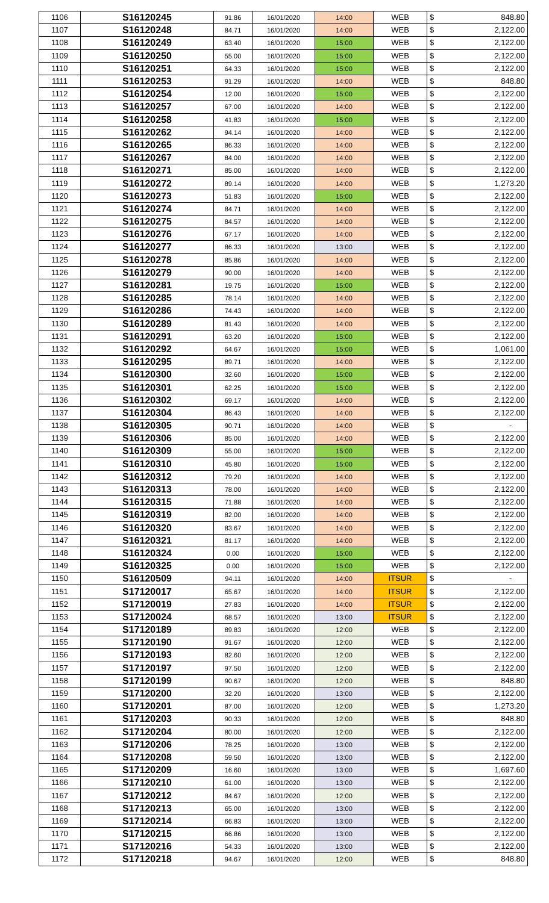| 1106 | S16120245 | 91.86 | 16/01/2020 | 14:00 | WEB | $ | 848.80 |
| 1107 | S16120248 | 84.71 | 16/01/2020 | 14:00 | WEB | $ | 2,122.00 |
| 1108 | S16120249 | 63.40 | 16/01/2020 | 15:00 | WEB | $ | 2,122.00 |
| 1109 | S16120250 | 55.00 | 16/01/2020 | 15:00 | WEB | $ | 2,122.00 |
| 1110 | S16120251 | 64.33 | 16/01/2020 | 15:00 | WEB | $ | 2,122.00 |
| 1111 | S16120253 | 91.29 | 16/01/2020 | 14:00 | WEB | $ | 848.80 |
| 1112 | S16120254 | 12.00 | 16/01/2020 | 15:00 | WEB | $ | 2,122.00 |
| 1113 | S16120257 | 67.00 | 16/01/2020 | 14:00 | WEB | $ | 2,122.00 |
| 1114 | S16120258 | 41.83 | 16/01/2020 | 15:00 | WEB | $ | 2,122.00 |
| 1115 | S16120262 | 94.14 | 16/01/2020 | 14:00 | WEB | $ | 2,122.00 |
| 1116 | S16120265 | 86.33 | 16/01/2020 | 14:00 | WEB | $ | 2,122.00 |
| 1117 | S16120267 | 84.00 | 16/01/2020 | 14:00 | WEB | $ | 2,122.00 |
| 1118 | S16120271 | 85.00 | 16/01/2020 | 14:00 | WEB | $ | 2,122.00 |
| 1119 | S16120272 | 89.14 | 16/01/2020 | 14:00 | WEB | $ | 1,273.20 |
| 1120 | S16120273 | 51.83 | 16/01/2020 | 15:00 | WEB | $ | 2,122.00 |
| 1121 | S16120274 | 84.71 | 16/01/2020 | 14:00 | WEB | $ | 2,122.00 |
| 1122 | S16120275 | 84.57 | 16/01/2020 | 14:00 | WEB | $ | 2,122.00 |
| 1123 | S16120276 | 67.17 | 16/01/2020 | 14:00 | WEB | $ | 2,122.00 |
| 1124 | S16120277 | 86.33 | 16/01/2020 | 13:00 | WEB | $ | 2,122.00 |
| 1125 | S16120278 | 85.86 | 16/01/2020 | 14:00 | WEB | $ | 2,122.00 |
| 1126 | S16120279 | 90.00 | 16/01/2020 | 14:00 | WEB | $ | 2,122.00 |
| 1127 | S16120281 | 19.75 | 16/01/2020 | 15:00 | WEB | $ | 2,122.00 |
| 1128 | S16120285 | 78.14 | 16/01/2020 | 14:00 | WEB | $ | 2,122.00 |
| 1129 | S16120286 | 74.43 | 16/01/2020 | 14:00 | WEB | $ | 2,122.00 |
| 1130 | S16120289 | 81.43 | 16/01/2020 | 14:00 | WEB | $ | 2,122.00 |
| 1131 | S16120291 | 63.20 | 16/01/2020 | 15:00 | WEB | $ | 2,122.00 |
| 1132 | S16120292 | 64.67 | 16/01/2020 | 15:00 | WEB | $ | 1,061.00 |
| 1133 | S16120295 | 89.71 | 16/01/2020 | 14:00 | WEB | $ | 2,122.00 |
| 1134 | S16120300 | 32.60 | 16/01/2020 | 15:00 | WEB | $ | 2,122.00 |
| 1135 | S16120301 | 62.25 | 16/01/2020 | 15:00 | WEB | $ | 2,122.00 |
| 1136 | S16120302 | 69.17 | 16/01/2020 | 14:00 | WEB | $ | 2,122.00 |
| 1137 | S16120304 | 86.43 | 16/01/2020 | 14:00 | WEB | $ | 2,122.00 |
| 1138 | S16120305 | 90.71 | 16/01/2020 | 14:00 | WEB | $ | - |
| 1139 | S16120306 | 85.00 | 16/01/2020 | 14:00 | WEB | $ | 2,122.00 |
| 1140 | S16120309 | 55.00 | 16/01/2020 | 15:00 | WEB | $ | 2,122.00 |
| 1141 | S16120310 | 45.80 | 16/01/2020 | 15:00 | WEB | $ | 2,122.00 |
| 1142 | S16120312 | 79.20 | 16/01/2020 | 14:00 | WEB | $ | 2,122.00 |
| 1143 | S16120313 | 78.00 | 16/01/2020 | 14:00 | WEB | $ | 2,122.00 |
| 1144 | S16120315 | 71.88 | 16/01/2020 | 14:00 | WEB | $ | 2,122.00 |
| 1145 | S16120319 | 82.00 | 16/01/2020 | 14:00 | WEB | $ | 2,122.00 |
| 1146 | S16120320 | 83.67 | 16/01/2020 | 14:00 | WEB | $ | 2,122.00 |
| 1147 | S16120321 | 81.17 | 16/01/2020 | 14:00 | WEB | $ | 2,122.00 |
| 1148 | S16120324 | 0.00 | 16/01/2020 | 15:00 | WEB | $ | 2,122.00 |
| 1149 | S16120325 | 0.00 | 16/01/2020 | 15:00 | WEB | $ | 2,122.00 |
| 1150 | S16120509 | 94.11 | 16/01/2020 | 14:00 | ITSUR | $ | - |
| 1151 | S17120017 | 65.67 | 16/01/2020 | 14:00 | ITSUR | $ | 2,122.00 |
| 1152 | S17120019 | 27.83 | 16/01/2020 | 14:00 | ITSUR | $ | 2,122.00 |
| 1153 | S17120024 | 68.57 | 16/01/2020 | 13:00 | ITSUR | $ | 2,122.00 |
| 1154 | S17120189 | 89.83 | 16/01/2020 | 12:00 | WEB | $ | 2,122.00 |
| 1155 | S17120190 | 91.67 | 16/01/2020 | 12:00 | WEB | $ | 2,122.00 |
| 1156 | S17120193 | 82.60 | 16/01/2020 | 12:00 | WEB | $ | 2,122.00 |
| 1157 | S17120197 | 97.50 | 16/01/2020 | 12:00 | WEB | $ | 2,122.00 |
| 1158 | S17120199 | 90.67 | 16/01/2020 | 12:00 | WEB | $ | 848.80 |
| 1159 | S17120200 | 32.20 | 16/01/2020 | 13:00 | WEB | $ | 2,122.00 |
| 1160 | S17120201 | 87.00 | 16/01/2020 | 12:00 | WEB | $ | 1,273.20 |
| 1161 | S17120203 | 90.33 | 16/01/2020 | 12:00 | WEB | $ | 848.80 |
| 1162 | S17120204 | 80.00 | 16/01/2020 | 12:00 | WEB | $ | 2,122.00 |
| 1163 | S17120206 | 78.25 | 16/01/2020 | 13:00 | WEB | $ | 2,122.00 |
| 1164 | S17120208 | 59.50 | 16/01/2020 | 13:00 | WEB | $ | 2,122.00 |
| 1165 | S17120209 | 16.60 | 16/01/2020 | 13:00 | WEB | $ | 1,697.60 |
| 1166 | S17120210 | 61.00 | 16/01/2020 | 13:00 | WEB | $ | 2,122.00 |
| 1167 | S17120212 | 84.67 | 16/01/2020 | 12:00 | WEB | $ | 2,122.00 |
| 1168 | S17120213 | 65.00 | 16/01/2020 | 13:00 | WEB | $ | 2,122.00 |
| 1169 | S17120214 | 66.83 | 16/01/2020 | 13:00 | WEB | $ | 2,122.00 |
| 1170 | S17120215 | 66.86 | 16/01/2020 | 13:00 | WEB | $ | 2,122.00 |
| 1171 | S17120216 | 54.33 | 16/01/2020 | 13:00 | WEB | $ | 2,122.00 |
| 1172 | S17120218 | 94.67 | 16/01/2020 | 12:00 | WEB | $ | 848.80 |